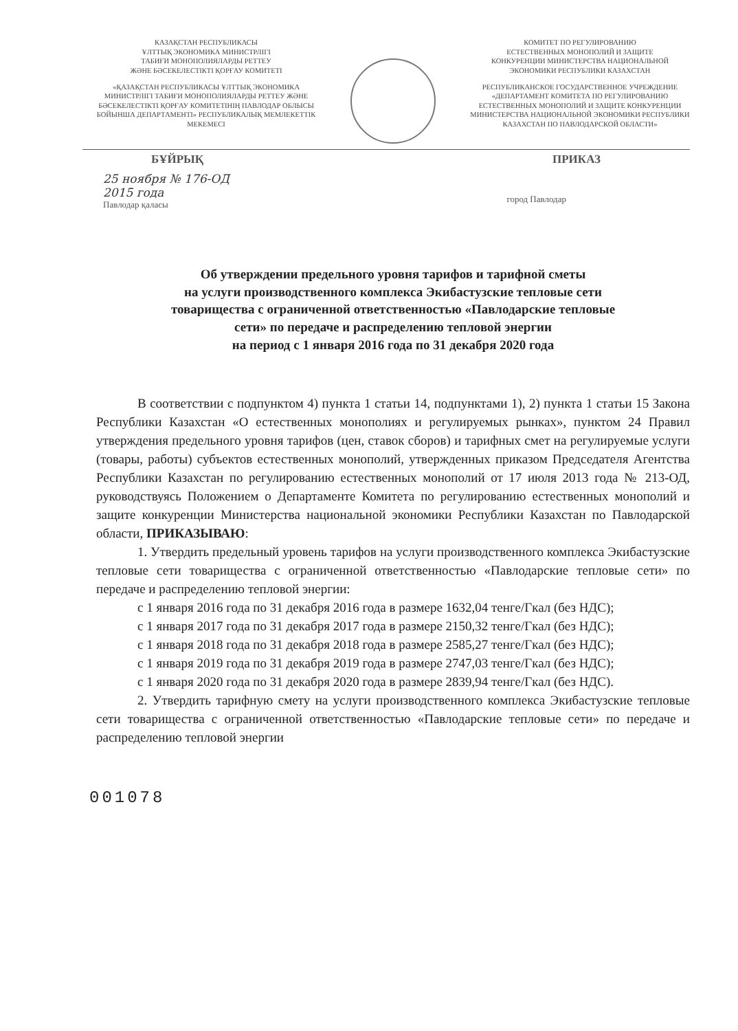КАЗАҚСТАН РЕСПУБЛИКАСЫ
ҰЛТТЫҚ ЭКОНОМИКА МИНИСТРЛІГІ
ТАБИҒИ МОНОПОЛИЯЛАРДЫ РЕТТЕУ
ЖӘНЕ БӘСЕКЕЛЕСТІКТІ ҚОРҒАУ КОМИТЕТІ
«ҚАЗАҚСТАН РЕСПУБЛИКАСЫ ҰЛТТЫҚ ЭКОНОМИКА МИНИСТРЛІГІ ТАБИҒИ МОНОПОЛИЯЛАРДЫ РЕТТЕУ ЖӘНЕ БӘСЕКЕЛЕСТІКТІ ҚОРҒАУ КОМИТЕТІНІҢ ПАВЛОДАР ОБЛЫСЫ БОЙЫНША ДЕПАРТАМЕНТІ» РЕСПУБЛИКАЛЫҚ МЕМЛЕКЕТТІК МЕКЕМЕСІ
КОМИТЕТ ПО РЕГУЛИРОВАНИЮ
ЕСТЕСТВЕННЫХ МОНОПОЛИЙ И ЗАЩИТЕ
КОНКУРЕНЦИИ МИНИСТЕРСТВА НАЦИОНАЛЬНОЙ
ЭКОНОМИКИ РЕСПУБЛИКИ КАЗАХСТАН
РЕСПУБЛИКАНСКОЕ ГОСУДАРСТВЕННОЕ УЧРЕЖДЕНИЕ «ДЕПАРТАМЕНТ КОМИТЕТА ПО РЕГУЛИРОВАНИЮ ЕСТЕСТВЕННЫХ МОНОПОЛИЙ И ЗАЩИТЕ КОНКУРЕНЦИИ МИНИСТЕРСТВА НАЦИОНАЛЬНОЙ ЭКОНОМИКИ РЕСПУБЛИКИ КАЗАХСТАН ПО ПАВЛОДАРСКОЙ ОБЛАСТИ»
БҰЙРЫҚ ПРИКАЗ
25 ноября № 176-ОД
2015 года
Павлодар қаласы
город Павлодар
Об утверждении предельного уровня тарифов и тарифной сметы
на услуги производственного комплекса Экибастузские тепловые сети
товарищества с ограниченной ответственностью «Павлодарские тепловые
сети» по передаче и распределению тепловой энергии
на период с 1 января 2016 года по 31 декабря 2020 года
В соответствии с подпунктом 4) пункта 1 статьи 14, подпунктами 1), 2) пункта 1 статьи 15 Закона Республики Казахстан «О естественных монополиях и регулируемых рынках», пунктом 24 Правил утверждения предельного уровня тарифов (цен, ставок сборов) и тарифных смет на регулируемые услуги (товары, работы) субъектов естественных монополий, утвержденных приказом Председателя Агентства Республики Казахстан по регулированию естественных монополий от 17 июля 2013 года № 213-ОД, руководствуясь Положением о Департаменте Комитета по регулированию естественных монополий и защите конкуренции Министерства национальной экономики Республики Казахстан по Павлодарской области, ПРИКАЗЫВАЮ:
1. Утвердить предельный уровень тарифов на услуги производственного комплекса Экибастузские тепловые сети товарищества с ограниченной ответственностью «Павлодарские тепловые сети» по передаче и распределению тепловой энергии:
с 1 января 2016 года по 31 декабря 2016 года в размере 1632,04 тенге/Гкал (без НДС);
с 1 января 2017 года по 31 декабря 2017 года в размере 2150,32 тенге/Гкал (без НДС);
с 1 января 2018 года по 31 декабря 2018 года в размере 2585,27 тенге/Гкал (без НДС);
с 1 января 2019 года по 31 декабря 2019 года в размере 2747,03 тенге/Гкал (без НДС);
с 1 января 2020 года по 31 декабря 2020 года в размере 2839,94 тенге/Гкал (без НДС).
2. Утвердить тарифную смету на услуги производственного комплекса Экибастузские тепловые сети товарищества с ограниченной ответственностью «Павлодарские тепловые сети» по передаче и распределению тепловой энергии
001078